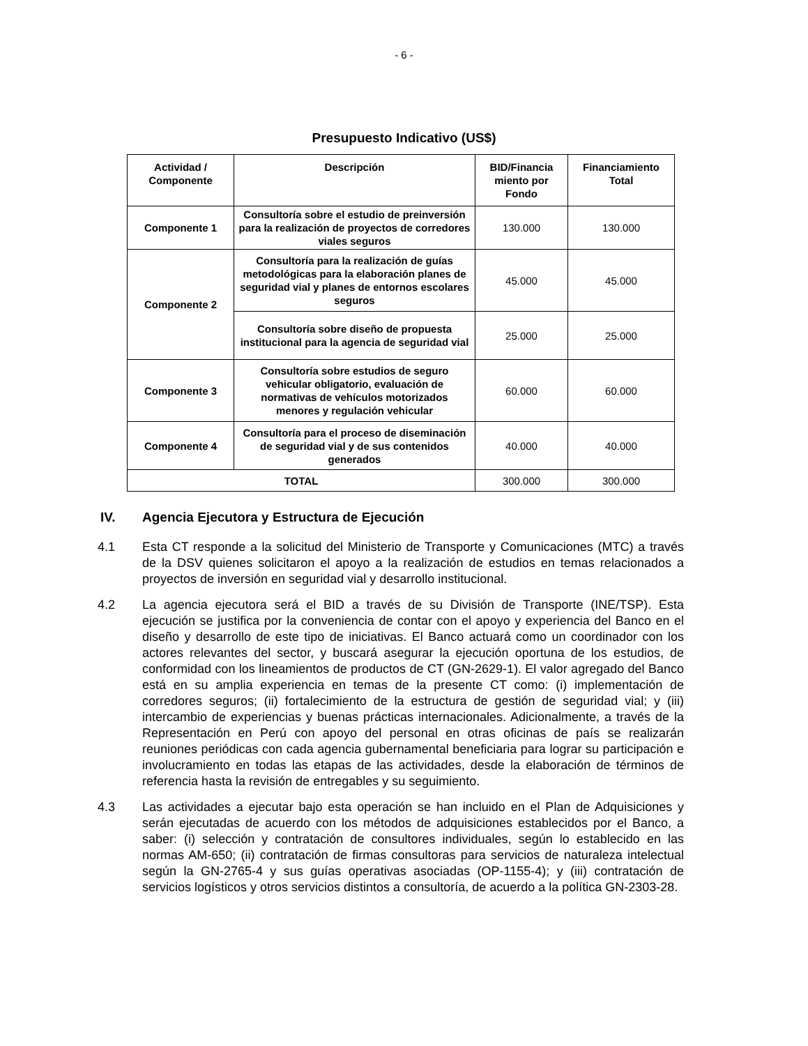- 6 -
Presupuesto Indicativo (US$)
| Actividad / Componente | Descripción | BID/Financia miento por Fondo | Financiamiento Total |
| --- | --- | --- | --- |
| Componente 1 | Consultoría sobre el estudio de preinversión para la realización de proyectos de corredores viales seguros | 130.000 | 130.000 |
| Componente 2 | Consultoría para la realización de guías metodológicas para la elaboración planes de seguridad vial y planes de entornos escolares seguros | 45.000 | 45.000 |
| | Consultoría sobre diseño de propuesta institucional para la agencia de seguridad vial | 25.000 | 25.000 |
| Componente 3 | Consultoría sobre estudios de seguro vehicular obligatorio, evaluación de normativas de vehículos motorizados menores y regulación vehicular | 60.000 | 60.000 |
| Componente 4 | Consultoría para el proceso de diseminación de seguridad vial y de sus contenidos generados | 40.000 | 40.000 |
| TOTAL | | 300.000 | 300.000 |
IV. Agencia Ejecutora y Estructura de Ejecución
4.1 Esta CT responde a la solicitud del Ministerio de Transporte y Comunicaciones (MTC) a través de la DSV quienes solicitaron el apoyo a la realización de estudios en temas relacionados a proyectos de inversión en seguridad vial y desarrollo institucional.
4.2 La agencia ejecutora será el BID a través de su División de Transporte (INE/TSP). Esta ejecución se justifica por la conveniencia de contar con el apoyo y experiencia del Banco en el diseño y desarrollo de este tipo de iniciativas. El Banco actuará como un coordinador con los actores relevantes del sector, y buscará asegurar la ejecución oportuna de los estudios, de conformidad con los lineamientos de productos de CT (GN-2629-1). El valor agregado del Banco está en su amplia experiencia en temas de la presente CT como: (i) implementación de corredores seguros; (ii) fortalecimiento de la estructura de gestión de seguridad vial; y (iii) intercambio de experiencias y buenas prácticas internacionales. Adicionalmente, a través de la Representación en Perú con apoyo del personal en otras oficinas de país se realizarán reuniones periódicas con cada agencia gubernamental beneficiaria para lograr su participación e involucramiento en todas las etapas de las actividades, desde la elaboración de términos de referencia hasta la revisión de entregables y su seguimiento.
4.3 Las actividades a ejecutar bajo esta operación se han incluido en el Plan de Adquisiciones y serán ejecutadas de acuerdo con los métodos de adquisiciones establecidos por el Banco, a saber: (i) selección y contratación de consultores individuales, según lo establecido en las normas AM-650; (ii) contratación de firmas consultoras para servicios de naturaleza intelectual según la GN-2765-4 y sus guías operativas asociadas (OP-1155-4); y (iii) contratación de servicios logísticos y otros servicios distintos a consultoría, de acuerdo a la política GN-2303-28.